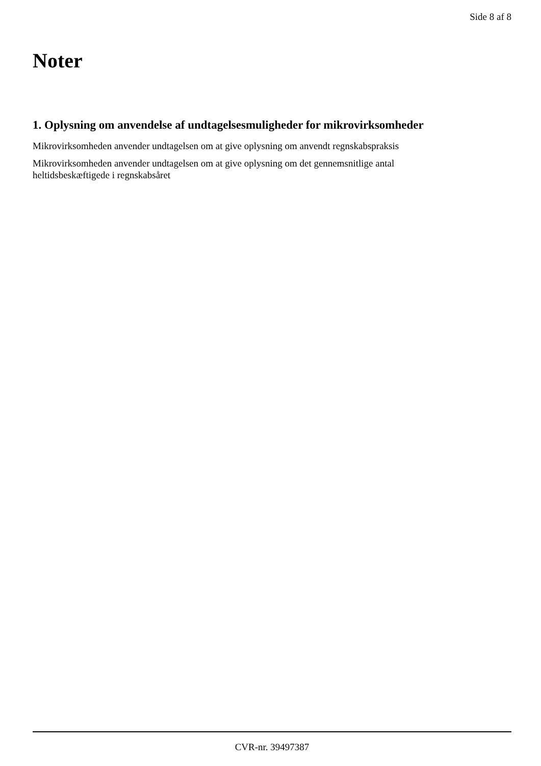Side 8 af 8
Noter
1. Oplysning om anvendelse af undtagelsesmuligheder for mikrovirksomheder
Mikrovirksomheden anvender undtagelsen om at give oplysning om anvendt regnskabspraksis
Mikrovirksomheden anvender undtagelsen om at give oplysning om det gennemsnitlige antal
heltidsbeskæftigede i regnskabsåret
CVR-nr. 39497387